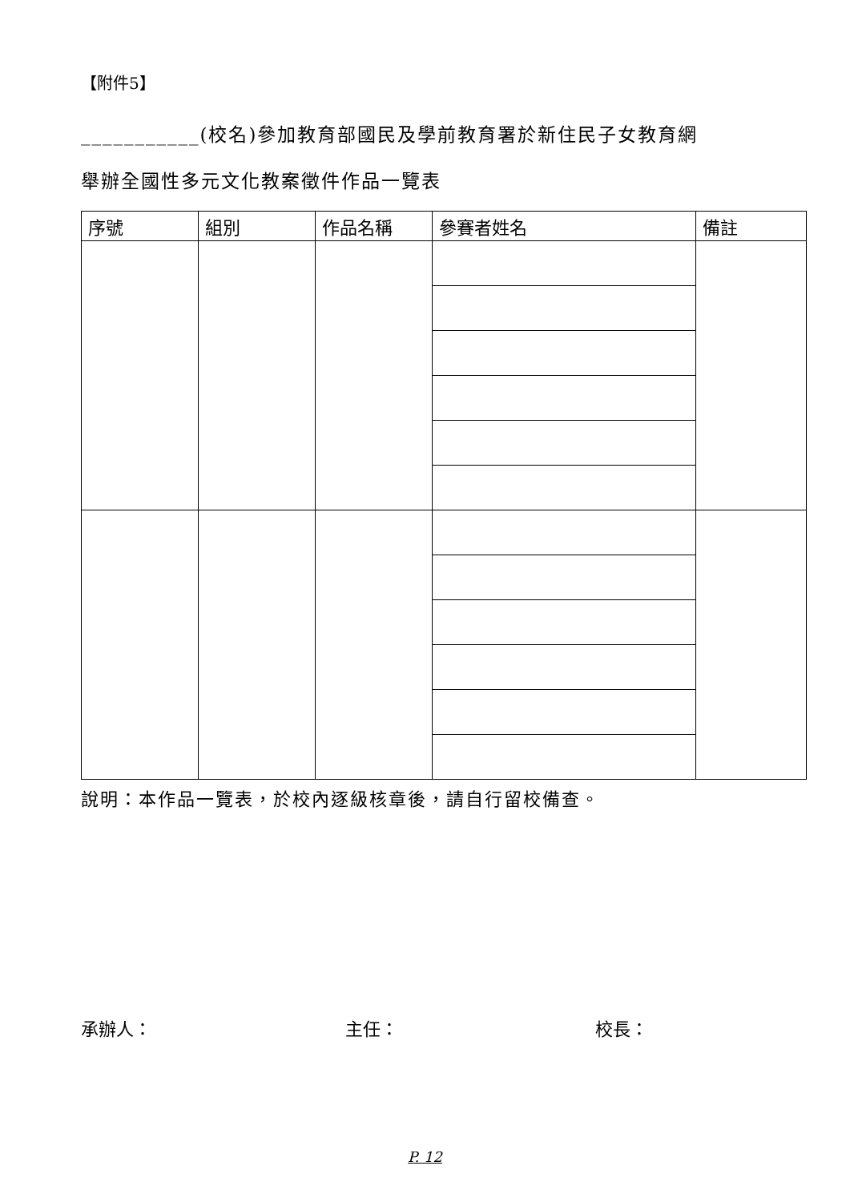【附件5】
___________(校名)參加教育部國民及學前教育署於新住民子女教育網
舉辦全國性多元文化教案徵件作品一覽表
| 序號 | 組別 | 作品名稱 | 參賽者姓名 | 備註 |
| --- | --- | --- | --- | --- |
說明：本作品一覽表，於校內逐級核章後，請自行留校備查。
承辦人： 主任： 校長：
P. 12